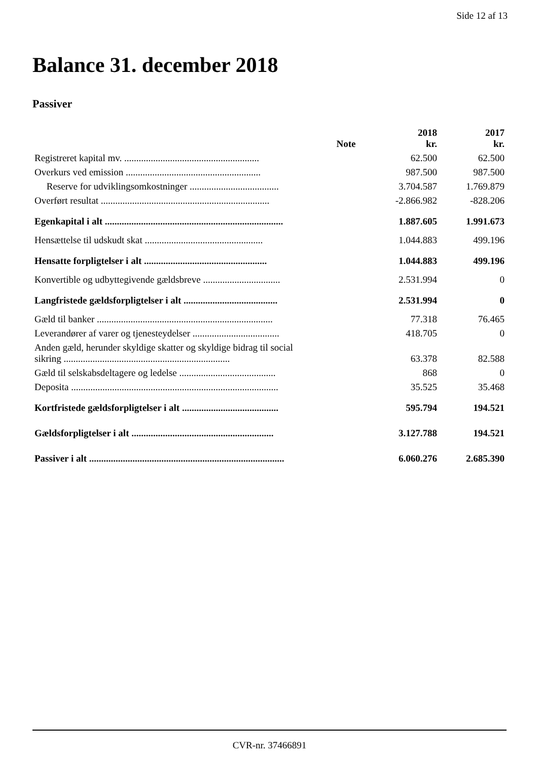Side 12 af 13
Balance 31. december 2018
Passiver
| | Note | 2018 kr. | 2017 kr. |
| --- | --- | --- | --- |
| Registreret kapital mv. ........................................................ | | 62.500 | 62.500 |
| Overkurs ved emission ........................................................ | | 987.500 | 987.500 |
| Reserve for udviklingsomkostninger ..................................... | | 3.704.587 | 1.769.879 |
| Overført resultat ...................................................................... | | -2.866.982 | -828.206 |
| Egenkapital i alt .......................................................................... | | 1.887.605 | 1.991.673 |
| Hensættelse til udskudt skat ................................................. | | 1.044.883 | 499.196 |
| Hensatte forpligtelser i alt ................................................... | | 1.044.883 | 499.196 |
| Konvertible og udbyttegivende gældsbreve ................................ | | 2.531.994 | 0 |
| Langfristede gældsforpligtelser i alt ....................................... | | 2.531.994 | 0 |
| Gæld til banker ......................................................................... | | 77.318 | 76.465 |
| Leverandører af varer og tjenesteydelser .................................... | | 418.705 | 0 |
| Anden gæld, herunder skyldige skatter og skyldige bidrag til social sikring ..................................................................... | | 63.378 | 82.588 |
| Gæld til selskabsdeltagere og ledelse ........................................ | | 868 | 0 |
| Deposita ...................................................................................... | | 35.525 | 35.468 |
| Kortfristede gældsforpligtelser i alt ........................................ | | 595.794 | 194.521 |
| Gældsforpligtelser i alt ........................................................... | | 3.127.788 | 194.521 |
| Passiver i alt ................................................................................. | | 6.060.276 | 2.685.390 |
CVR-nr. 37466891